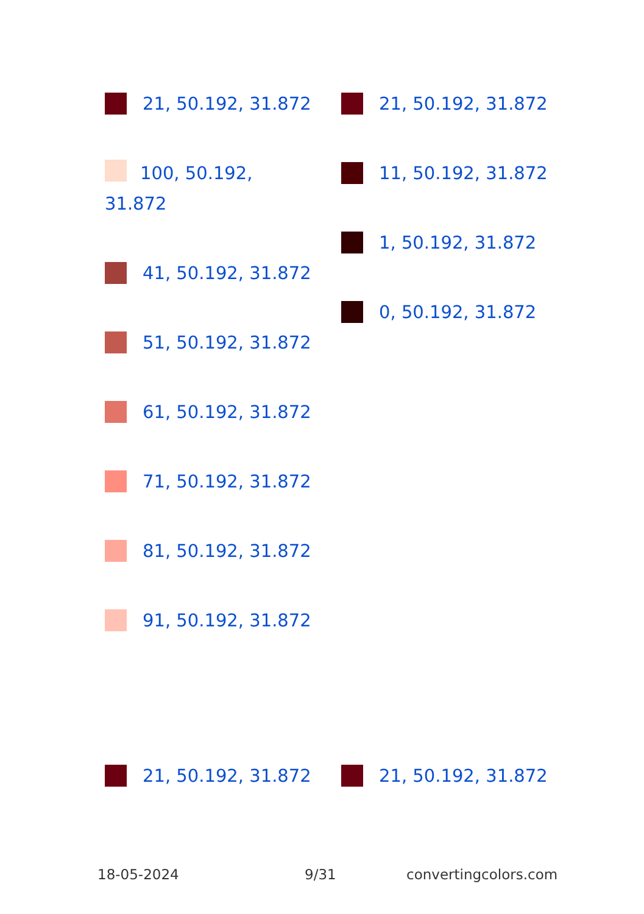21, 50.192, 31.872
100, 50.192,
31.872
41, 50.192, 31.872
51, 50.192, 31.872
61, 50.192, 31.872
71, 50.192, 31.872
81, 50.192, 31.872
91, 50.192, 31.872
21, 50.192, 31.872
11, 50.192, 31.872
1, 50.192, 31.872
0, 50.192, 31.872
21, 50.192, 31.872 21, 50.192, 31.872
18-05-2024 9/31 convertingcolors.com